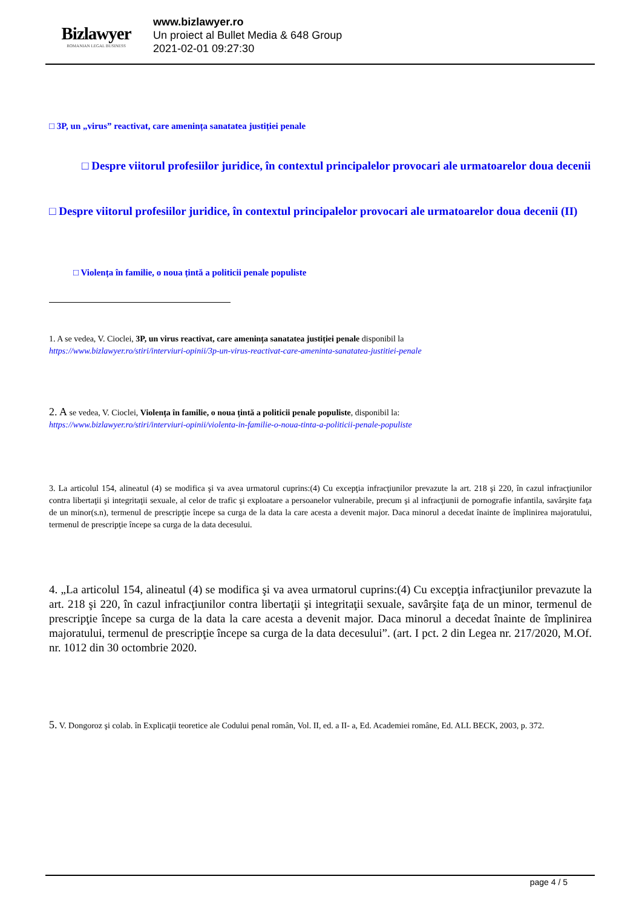Bizlawyer
ROMANIAN LEGAL BUSINESS
www.bizlawyer.ro
Un proiect al Bullet Media & 648 Group
2021-02-01 09:27:30
□ 3P, un „virus” reactivat, care amenința sanatatea justiției penale
□ Despre viitorul profesiilor juridice, în contextul principalelor provocari ale urmatoarelor doua decenii
□ Despre viitorul profesiilor juridice, în contextul principalelor provocari ale urmatoarelor doua decenii (II)
□ Violența în familie, o noua țintă a politicii penale populiste
1. A se vedea, V. Cioclei, 3P, un virus reactivat, care amenința sanatatea justiției penale disponibil la
https://www.bizlawyer.ro/stiri/interviuri-opinii/3p-un-virus-reactivat-care-ameninta-sanatatea-justitiei-penale
2. A se vedea, V. Cioclei, Violența în familie, o noua țintă a politicii penale populiste, disponibil la:
https://www.bizlawyer.ro/stiri/interviuri-opinii/violenta-in-familie-o-noua-tinta-a-politicii-penale-populiste
3. La articolul 154, alineatul (4) se modifica şi va avea urmatorul cuprins:(4) Cu excepţia infracţiunilor prevazute la art. 218 şi 220, în cazul infracţiunilor contra libertaţii şi integritaţii sexuale, al celor de trafic şi exploatare a persoanelor vulnerabile, precum şi al infracţiunii de pornografie infantila, savârşite faţa de un minor(s.n), termenul de prescripţie începe sa curga de la data la care acesta a devenit major. Daca minorul a decedat înainte de împlinirea majoratului, termenul de prescripţie începe sa curga de la data decesului.
4. „La articolul 154, alineatul (4) se modifica şi va avea urmatorul cuprins:(4) Cu excepţia infracţiunilor prevazute la art. 218 şi 220, în cazul infracţiunilor contra libertaţii şi integritaţii sexuale, savârşite faţa de un minor, termenul de prescripţie începe sa curga de la data la care acesta a devenit major. Daca minorul a decedat înainte de împlinirea majoratului, termenul de prescripţie începe sa curga de la data decesului”. (art. I pct. 2 din Legea nr. 217/2020, M.Of. nr. 1012 din 30 octombrie 2020.
5. V. Dongoroz şi colab. în Explicaţii teoretice ale Codului penal român, Vol. II, ed. a II- a, Ed. Academiei române, Ed. ALL BECK, 2003, p. 372.
page 4 / 5